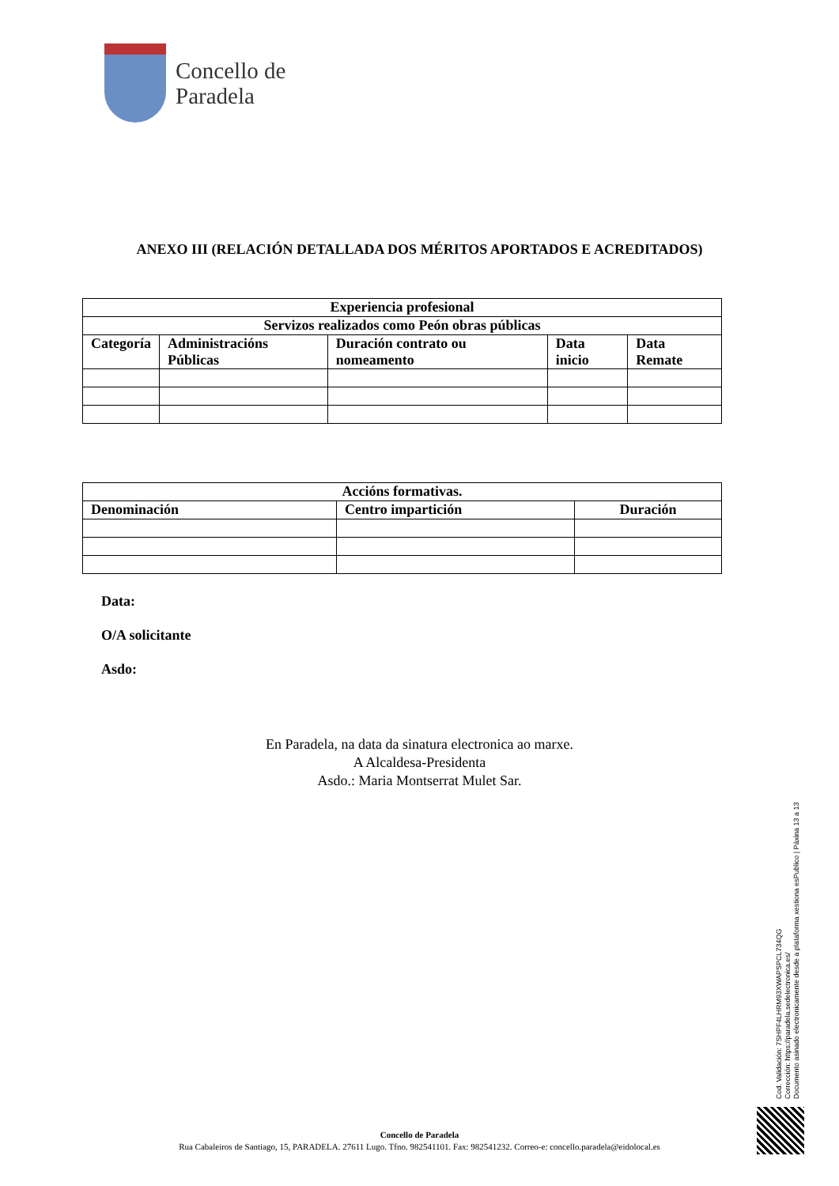Concello de
Paradela
ANEXO III (RELACIÓN DETALLADA DOS MÉRITOS APORTADOS E ACREDITADOS)
| Experiencia profesional | | | | |
| --- | --- | --- | --- | --- |
| Servizos realizados como Peón obras públicas | | | | |
| Categoría | Administracións Públicas | Duración contrato ou nomeamento | Data inicio | Data Remate |
| Accións formativas. | | |
| --- | --- | --- |
| Denominación | Centro impartición | Duración |
Data:
O/A solicitante
Asdo:
En Paradela, na data da sinatura electronica ao marxe.
A Alcaldesa-Presidenta
Asdo.: Maria Montserrat Mulet Sar.
Cod. Validación: 7SHPF4LHRM93XWAPSPCL734QG
Corrección: https://paradela.sedelectronica.es/
Documento asinado electronicamente desde a plataforma xestiona esPublico | Páxina 13 a 13
Concello de Paradela
Rua Cabaleiros de Santiago, 15, PARADELA. 27611 Lugo. Tfno. 982541101. Fax: 982541232. Correo-e: concello.paradela@eidolocal.es